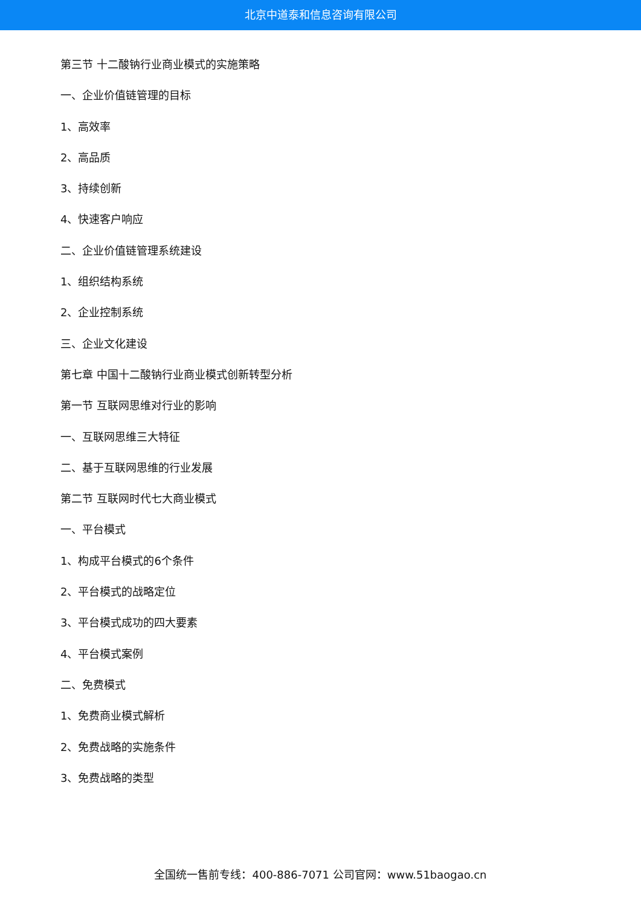北京中道泰和信息咨询有限公司
第三节 十二酸钠行业商业模式的实施策略
一、企业价值链管理的目标
1、高效率
2、高品质
3、持续创新
4、快速客户响应
二、企业价值链管理系统建设
1、组织结构系统
2、企业控制系统
三、企业文化建设
第七章 中国十二酸钠行业商业模式创新转型分析
第一节 互联网思维对行业的影响
一、互联网思维三大特征
二、基于互联网思维的行业发展
第二节 互联网时代七大商业模式
一、平台模式
1、构成平台模式的6个条件
2、平台模式的战略定位
3、平台模式成功的四大要素
4、平台模式案例
二、免费模式
1、免费商业模式解析
2、免费战略的实施条件
3、免费战略的类型
全国统一售前专线：400-886-7071 公司官网：www.51baogao.cn